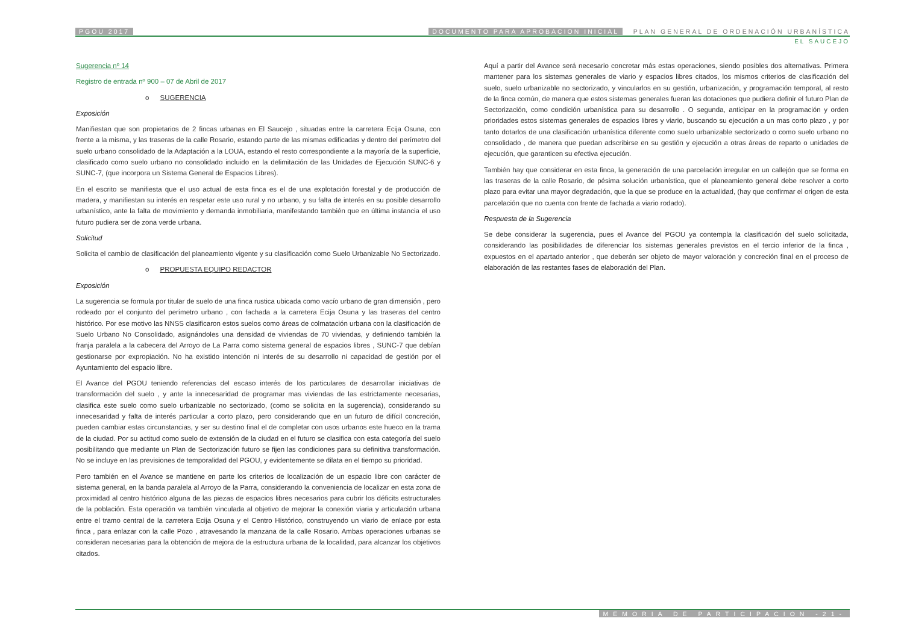PGOU 2017 DOCUMENTO PARA APROBACION INICIAL PLAN GENERAL DE ORDENACIÓN URBANÍSTICA
EL SAUCEJO
Sugerencia nº 14
Registro de entrada nº 900 – 07 de Abril de 2017
o SUGERENCIA
Exposición
Manifiestan que son propietarios de 2 fincas urbanas en El Saucejo , situadas entre la carretera Ecija Osuna, con frente a la misma, y las traseras de la calle Rosario, estando parte de las mismas edificadas y dentro del perímetro del suelo urbano consolidado de la Adaptación a la LOUA, estando el resto correspondiente a la mayoría de la superficie, clasificado como suelo urbano no consolidado incluido en la delimitación de las Unidades de Ejecución SUNC-6 y SUNC-7, (que incorpora un Sistema General de Espacios Libres).
En el escrito se manifiesta que el uso actual de esta finca es el de una explotación forestal y de producción de madera, y manifiestan su interés en respetar este uso rural y no urbano, y su falta de interés en su posible desarrollo urbanístico, ante la falta de movimiento y demanda inmobiliaria, manifestando también que en última instancia el uso futuro pudiera ser de zona verde urbana.
Solicitud
Solicita el cambio de clasificación del planeamiento vigente y su clasificación como Suelo Urbanizable No Sectorizado.
o PROPUESTA EQUIPO REDACTOR
Exposición
La sugerencia se formula por titular de suelo de una finca rustica ubicada como vacío urbano de gran dimensión , pero rodeado por el conjunto del perímetro urbano , con fachada a la carretera Ecija Osuna y las traseras del centro histórico. Por ese motivo las NNSS clasificaron estos suelos como áreas de colmatación urbana con la clasificación de Suelo Urbano No Consolidado, asignándoles una densidad de viviendas de 70 viviendas, y definiendo también la franja paralela a la cabecera del Arroyo de La Parra como sistema general de espacios libres , SUNC-7 que debían gestionarse por expropiación. No ha existido intención ni interés de su desarrollo ni capacidad de gestión por el Ayuntamiento del espacio libre.
El Avance del PGOU teniendo referencias del escaso interés de los particulares de desarrollar iniciativas de transformación del suelo , y ante la innecesaridad de programar mas viviendas de las estrictamente necesarias, clasifica este suelo como suelo urbanizable no sectorizado, (como se solicita en la sugerencia), considerando su innecesaridad y falta de interés particular a corto plazo, pero considerando que en un futuro de difícil concreción, pueden cambiar estas circunstancias, y ser su destino final el de completar con usos urbanos este hueco en la trama de la ciudad. Por su actitud como suelo de extensión de la ciudad en el futuro se clasifica con esta categoría del suelo posibilitando que mediante un Plan de Sectorización futuro se fijen las condiciones para su definitiva transformación. No se incluye en las previsiones de temporalidad del PGOU, y evidentemente se dilata en el tiempo su prioridad.
Pero también en el Avance se mantiene en parte los criterios de localización de un espacio libre con carácter de sistema general, en la banda paralela al Arroyo de la Parra, considerando la conveniencia de localizar en esta zona de proximidad al centro histórico alguna de las piezas de espacios libres necesarios para cubrir los déficits estructurales de la población. Esta operación va también vinculada al objetivo de mejorar la conexión viaria y articulación urbana entre el tramo central de la carretera Ecija Osuna y el Centro Histórico, construyendo un viario de enlace por esta finca , para enlazar con la calle Pozo , atravesando la manzana de la calle Rosario. Ambas operaciones urbanas se consideran necesarias para la obtención de mejora de la estructura urbana de la localidad, para alcanzar los objetivos citados.
Aquí a partir del Avance será necesario concretar más estas operaciones, siendo posibles dos alternativas. Primera mantener para los sistemas generales de viario y espacios libres citados, los mismos criterios de clasificación del suelo, suelo urbanizable no sectorizado, y vincularlos en su gestión, urbanización, y programación temporal, al resto de la finca común, de manera que estos sistemas generales fueran las dotaciones que pudiera definir el futuro Plan de Sectorización, como condición urbanística para su desarrollo . O segunda, anticipar en la programación y orden prioridades estos sistemas generales de espacios libres y viario, buscando su ejecución a un mas corto plazo , y por tanto dotarlos de una clasificación urbanística diferente como suelo urbanizable sectorizado o como suelo urbano no consolidado , de manera que puedan adscribirse en su gestión y ejecución a otras áreas de reparto o unidades de ejecución, que garanticen su efectiva ejecución.
También hay que considerar en esta finca, la generación de una parcelación irregular en un callejón que se forma en las traseras de la calle Rosario, de pésima solución urbanística, que el planeamiento general debe resolver a corto plazo para evitar una mayor degradación, que la que se produce en la actualidad, (hay que confirmar el origen de esta parcelación que no cuenta con frente de fachada a viario rodado).
Respuesta de la Sugerencia
Se debe considerar la sugerencia, pues el Avance del PGOU ya contempla la clasificación del suelo solicitada, considerando las posibilidades de diferenciar los sistemas generales previstos en el tercio inferior de la finca , expuestos en el apartado anterior , que deberán ser objeto de mayor valoración y concreción final en el proceso de elaboración de las restantes fases de elaboración del Plan.
MEMORIA DE PARTICIPACION -21-